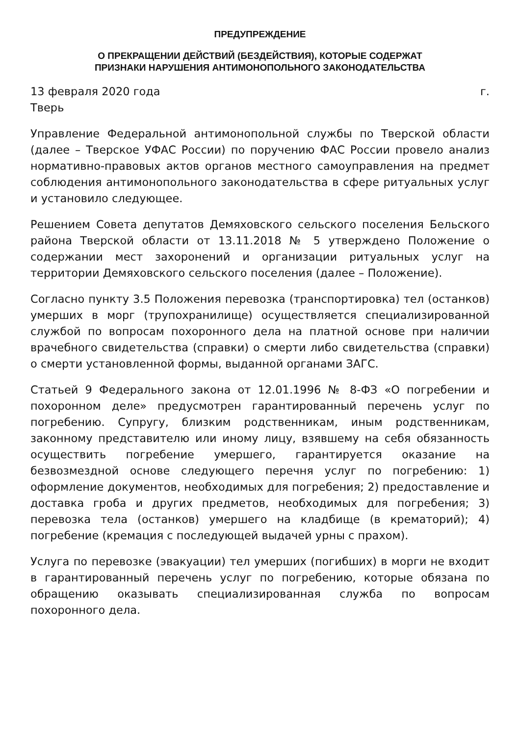ПРЕДУПРЕЖДЕНИЕ
О ПРЕКРАЩЕНИИ ДЕЙСТВИЙ (БЕЗДЕЙСТВИЯ), КОТОРЫЕ СОДЕРЖАТ
ПРИЗНАКИ НАРУШЕНИЯ АНТИМОНОПОЛЬНОГО ЗАКОНОДАТЕЛЬСТВА
13 февраля 2020 года г.
Тверь
Управление Федеральной антимонопольной службы по Тверской области (далее – Тверское УФАС России) по поручению ФАС России провело анализ нормативно-правовых актов органов местного самоуправления на предмет соблюдения антимонопольного законодательства в сфере ритуальных услуг и установило следующее.
Решением Совета депутатов Демяховского сельского поселения Бельского района Тверской области от 13.11.2018 № 5 утверждено Положение о содержании мест захоронений и организации ритуальных услуг на территории Демяховского сельского поселения (далее – Положение).
Согласно пункту 3.5 Положения перевозка (транспортировка) тел (останков) умерших в морг (трупохранилище) осуществляется специализированной службой по вопросам похоронного дела на платной основе при наличии врачебного свидетельства (справки) о смерти либо свидетельства (справки) о смерти установленной формы, выданной органами ЗАГС.
Статьей 9 Федерального закона от 12.01.1996 № 8-ФЗ «О погребении и похоронном деле» предусмотрен гарантированный перечень услуг по погребению. Супругу, близким родственникам, иным родственникам, законному представителю или иному лицу, взявшему на себя обязанность осуществить погребение умершего, гарантируется оказание на безвозмездной основе следующего перечня услуг по погребению: 1) оформление документов, необходимых для погребения; 2) предоставление и доставка гроба и других предметов, необходимых для погребения; 3) перевозка тела (останков) умершего на кладбище (в крематорий); 4) погребение (кремация с последующей выдачей урны с прахом).
Услуга по перевозке (эвакуации) тел умерших (погибших) в морги не входит в гарантированный перечень услуг по погребению, которые обязана по обращению оказывать специализированная служба по вопросам похоронного дела.